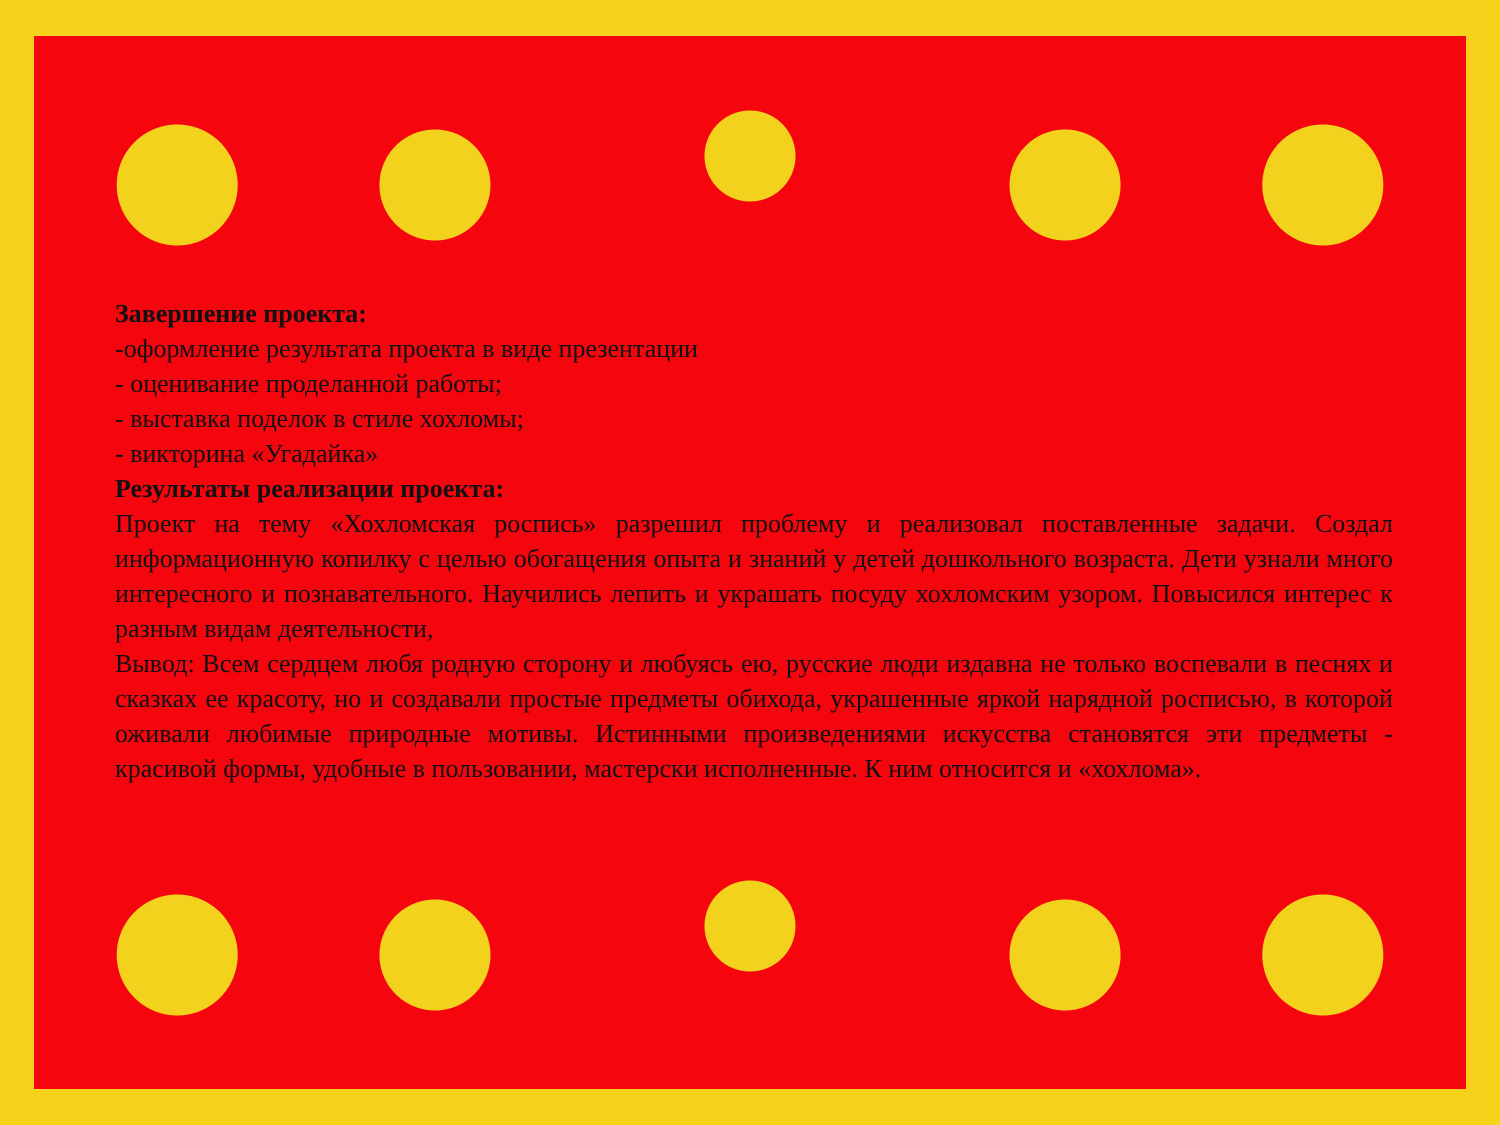Завершение проекта:
-оформление результата проекта в виде презентации
- оценивание проделанной работы;
- выставка поделок в стиле хохломы;
- викторина «Угадайка»
Результаты реализации проекта:
Проект на тему «Хохломская роспись» разрешил проблему и реализовал поставленные задачи. Создал информационную копилку с целью обогащения опыта и знаний у детей дошкольного возраста. Дети узнали много интересного и познавательного. Научились лепить и украшать посуду хохломским узором. Повысился интерес к разным видам деятельности,
Вывод: Всем сердцем любя родную сторону и любуясь ею, русские люди издавна не только воспевали в песнях и сказках ее красоту, но и создавали простые предметы обихода, украшенные яркой нарядной росписью, в которой оживали любимые природные мотивы. Истинными произведениями искусства становятся эти предметы - красивой формы, удобные в пользовании, мастерски исполненные. К ним относится и «хохлома».